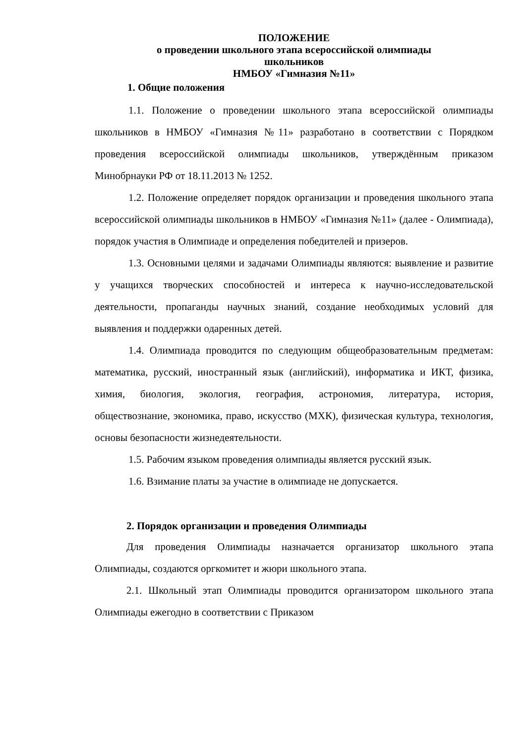ПОЛОЖЕНИЕ
о проведении школьного этапа всероссийской олимпиады
школьников
НМБОУ «Гимназия №11»
1. Общие положения
1.1. Положение о проведении школьного этапа всероссийской олимпиады школьников в НМБОУ «Гимназия №11» разработано в соответствии с Порядком проведения всероссийской олимпиады школьников, утверждённым приказом Минобрнауки РФ от 18.11.2013 № 1252.
1.2. Положение определяет порядок организации и проведения школьного этапа всероссийской олимпиады школьников в НМБОУ «Гимназия №11» (далее - Олимпиада), порядок участия в Олимпиаде и определения победителей и призеров.
1.3. Основными целями и задачами Олимпиады являются: выявление и развитие у учащихся творческих способностей и интереса к научно-исследовательской деятельности, пропаганды научных знаний, создание необходимых условий для выявления и поддержки одаренных детей.
1.4. Олимпиада проводится по следующим общеобразовательным предметам: математика, русский, иностранный язык (английский), информатика и ИКТ, физика, химия, биология, экология, география, астрономия, литература, история, обществознание, экономика, право, искусство (МХК), физическая культура, технология, основы безопасности жизнедеятельности.
1.5. Рабочим языком проведения олимпиады является русский язык.
1.6. Взимание платы за участие в олимпиаде не допускается.
2. Порядок организации и проведения Олимпиады
Для проведения Олимпиады назначается организатор школьного этапа Олимпиады, создаются оргкомитет и жюри школьного этапа.
2.1. Школьный этап Олимпиады проводится организатором школьного этапа Олимпиады ежегодно в соответствии с Приказом